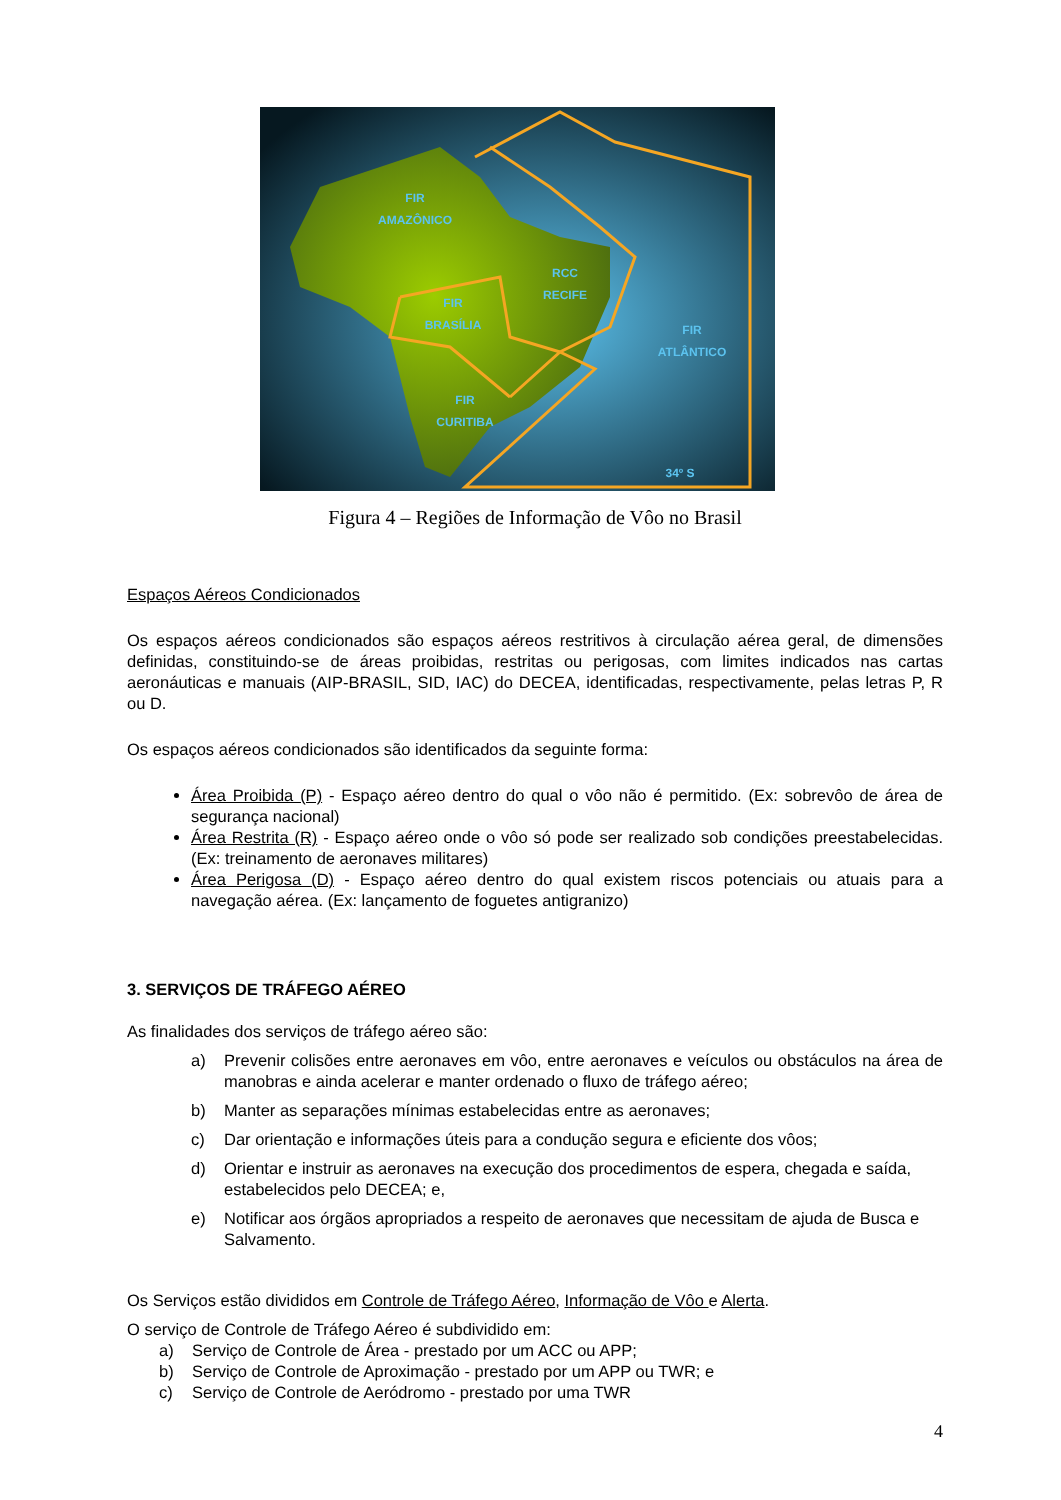FIR
AMAZÔNICO
RCC
RECIFE
FIR
BRASÍLIA
FIR
ATLÂNTICO
FIR
CURITIBA
34º S
Figura 4 – Regiões de Informação de Vôo no Brasil
Espaços Aéreos Condicionados
Os espaços aéreos condicionados são espaços aéreos restritivos à circulação aérea geral, de dimensões definidas, constituindo-se de áreas proibidas, restritas ou perigosas, com limites indicados nas cartas aeronáuticas e manuais (AIP-BRASIL, SID, IAC) do DECEA, identificadas, respectivamente, pelas letras P, R ou D.
Os espaços aéreos condicionados são identificados da seguinte forma:
Área Proibida (P) - Espaço aéreo dentro do qual o vôo não é permitido. (Ex: sobrevôo de área de segurança nacional)
Área Restrita (R) - Espaço aéreo onde o vôo só pode ser realizado sob condições preestabelecidas. (Ex: treinamento de aeronaves militares)
Área Perigosa (D) - Espaço aéreo dentro do qual existem riscos potenciais ou atuais para a navegação aérea. (Ex: lançamento de foguetes antigranizo)
3. SERVIÇOS DE TRÁFEGO AÉREO
As finalidades dos serviços de tráfego aéreo são:
a) Prevenir colisões entre aeronaves em vôo, entre aeronaves e veículos ou obstáculos na área de manobras e ainda acelerar e manter ordenado o fluxo de tráfego aéreo;
b) Manter as separações mínimas estabelecidas entre as aeronaves;
c) Dar orientação e informações úteis para a condução segura e eficiente dos vôos;
d) Orientar e instruir as aeronaves na execução dos procedimentos de espera, chegada e saída, estabelecidos pelo DECEA; e,
e) Notificar aos órgãos apropriados a respeito de aeronaves que necessitam de ajuda de Busca e Salvamento.
Os Serviços estão divididos em Controle de Tráfego Aéreo, Informação de Vôo e Alerta.
O serviço de Controle de Tráfego Aéreo é subdividido em:
a) Serviço de Controle de Área - prestado por um ACC ou APP;
b) Serviço de Controle de Aproximação - prestado por um APP ou TWR; e
c) Serviço de Controle de Aeródromo - prestado por uma TWR
4